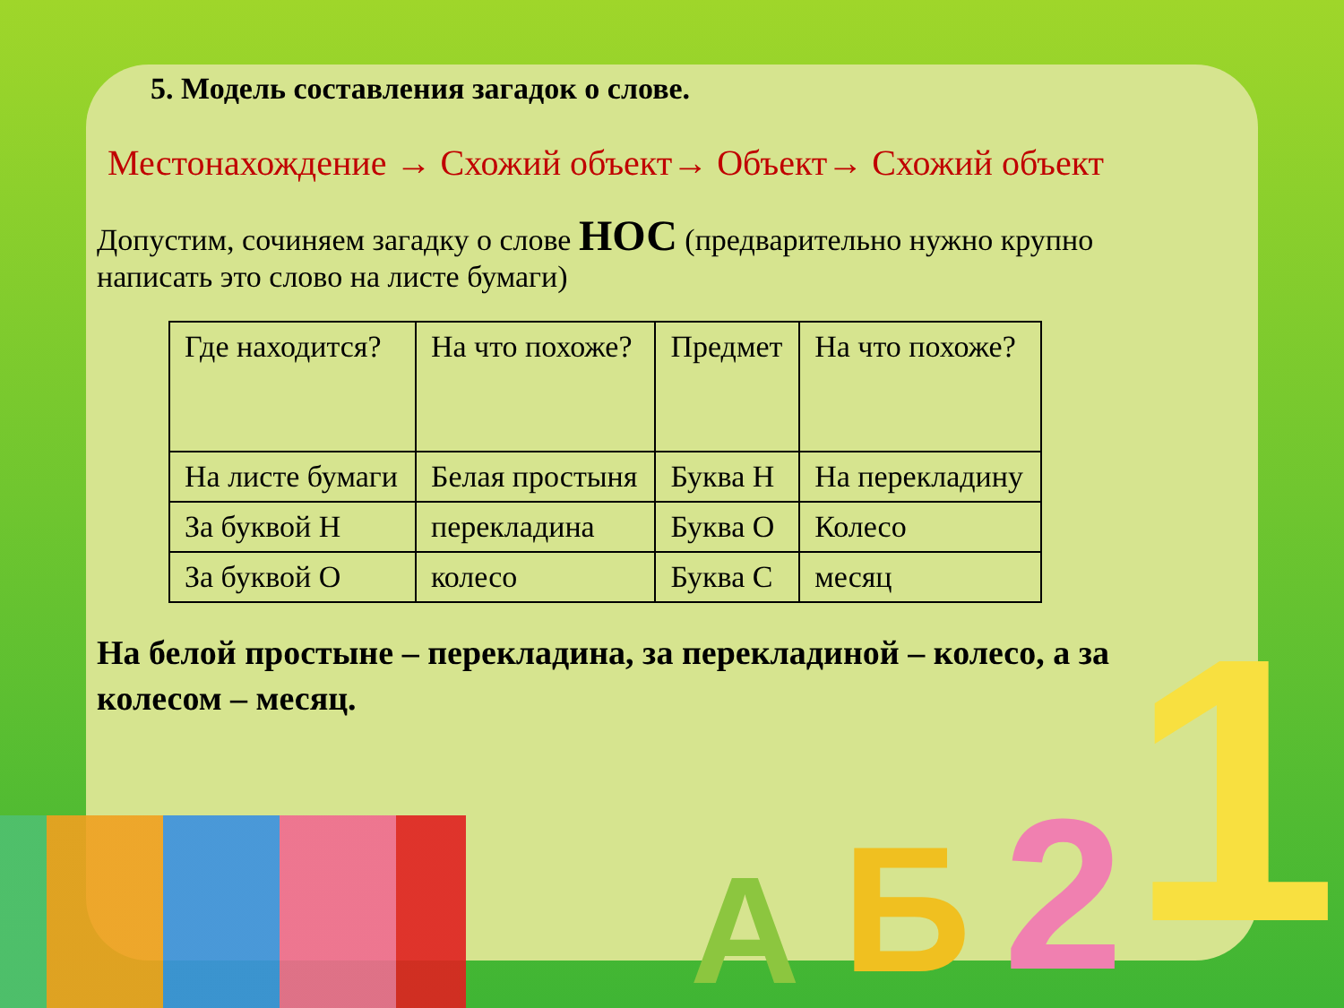А Б 2 1
5. Модель составления загадок о слове.
Местонахождение → Схожий объект→ Объект→ Схожий объект
Допустим, сочиняем загадку о слове НОС (предварительно нужно крупно написать это слово на листе бумаги)
| Где находится? | На что похоже? | Предмет | На что похоже? |
| На листе бумаги | Белая простыня | Буква Н | На перекладину |
| За буквой Н | перекладина | Буква О | Колесо |
| За буквой О | колесо | Буква С | месяц |
На белой простыне – перекладина, за перекладиной – колесо, а за колесом – месяц.